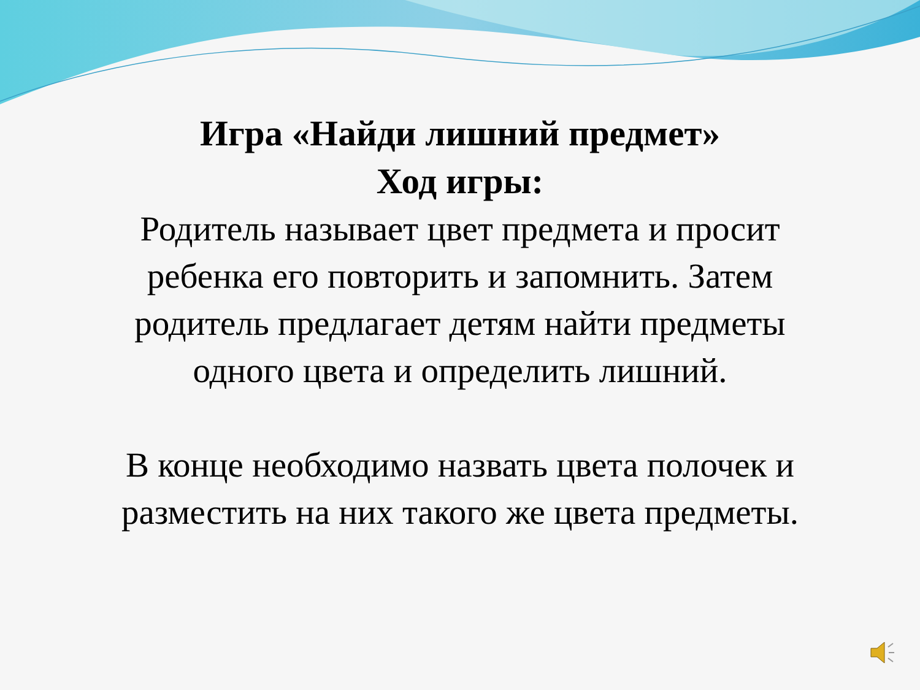Игра «Найди лишний предмет»
Ход игры:
Родитель называет цвет предмета и просит
ребенка его повторить и запомнить. Затем
родитель предлагает детям найти предметы
одного цвета и определить лишний.
В конце необходимо назвать цвета полочек и
разместить на них такого же цвета предметы.